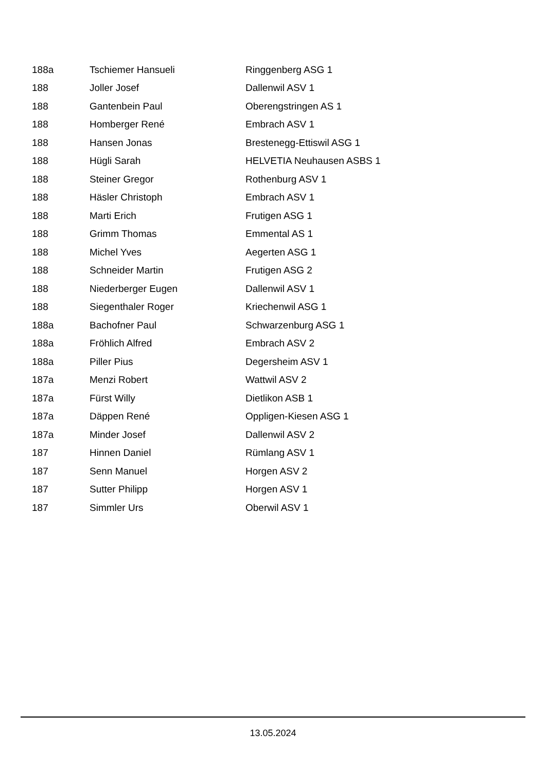| 188a | Tschiemer Hansueli | Ringgenberg ASG 1 |
| 188 | Joller Josef | Dallenwil ASV 1 |
| 188 | Gantenbein Paul | Oberengstringen AS 1 |
| 188 | Homberger René | Embrach ASV 1 |
| 188 | Hansen Jonas | Brestenegg-Ettiswil ASG 1 |
| 188 | Hügli Sarah | HELVETIA Neuhausen ASBS 1 |
| 188 | Steiner Gregor | Rothenburg ASV 1 |
| 188 | Häsler Christoph | Embrach ASV 1 |
| 188 | Marti Erich | Frutigen ASG 1 |
| 188 | Grimm Thomas | Emmental AS 1 |
| 188 | Michel Yves | Aegerten ASG 1 |
| 188 | Schneider Martin | Frutigen ASG 2 |
| 188 | Niederberger Eugen | Dallenwil ASV 1 |
| 188 | Siegenthaler Roger | Kriechenwil ASG 1 |
| 188a | Bachofner Paul | Schwarzenburg ASG 1 |
| 188a | Fröhlich Alfred | Embrach ASV 2 |
| 188a | Piller Pius | Degersheim ASV 1 |
| 187a | Menzi Robert | Wattwil ASV 2 |
| 187a | Fürst Willy | Dietlikon ASB 1 |
| 187a | Däppen René | Oppligen-Kiesen ASG 1 |
| 187a | Minder Josef | Dallenwil ASV 2 |
| 187 | Hinnen Daniel | Rümlang ASV 1 |
| 187 | Senn Manuel | Horgen ASV 2 |
| 187 | Sutter Philipp | Horgen ASV 1 |
| 187 | Simmler Urs | Oberwil ASV 1 |
13.05.2024